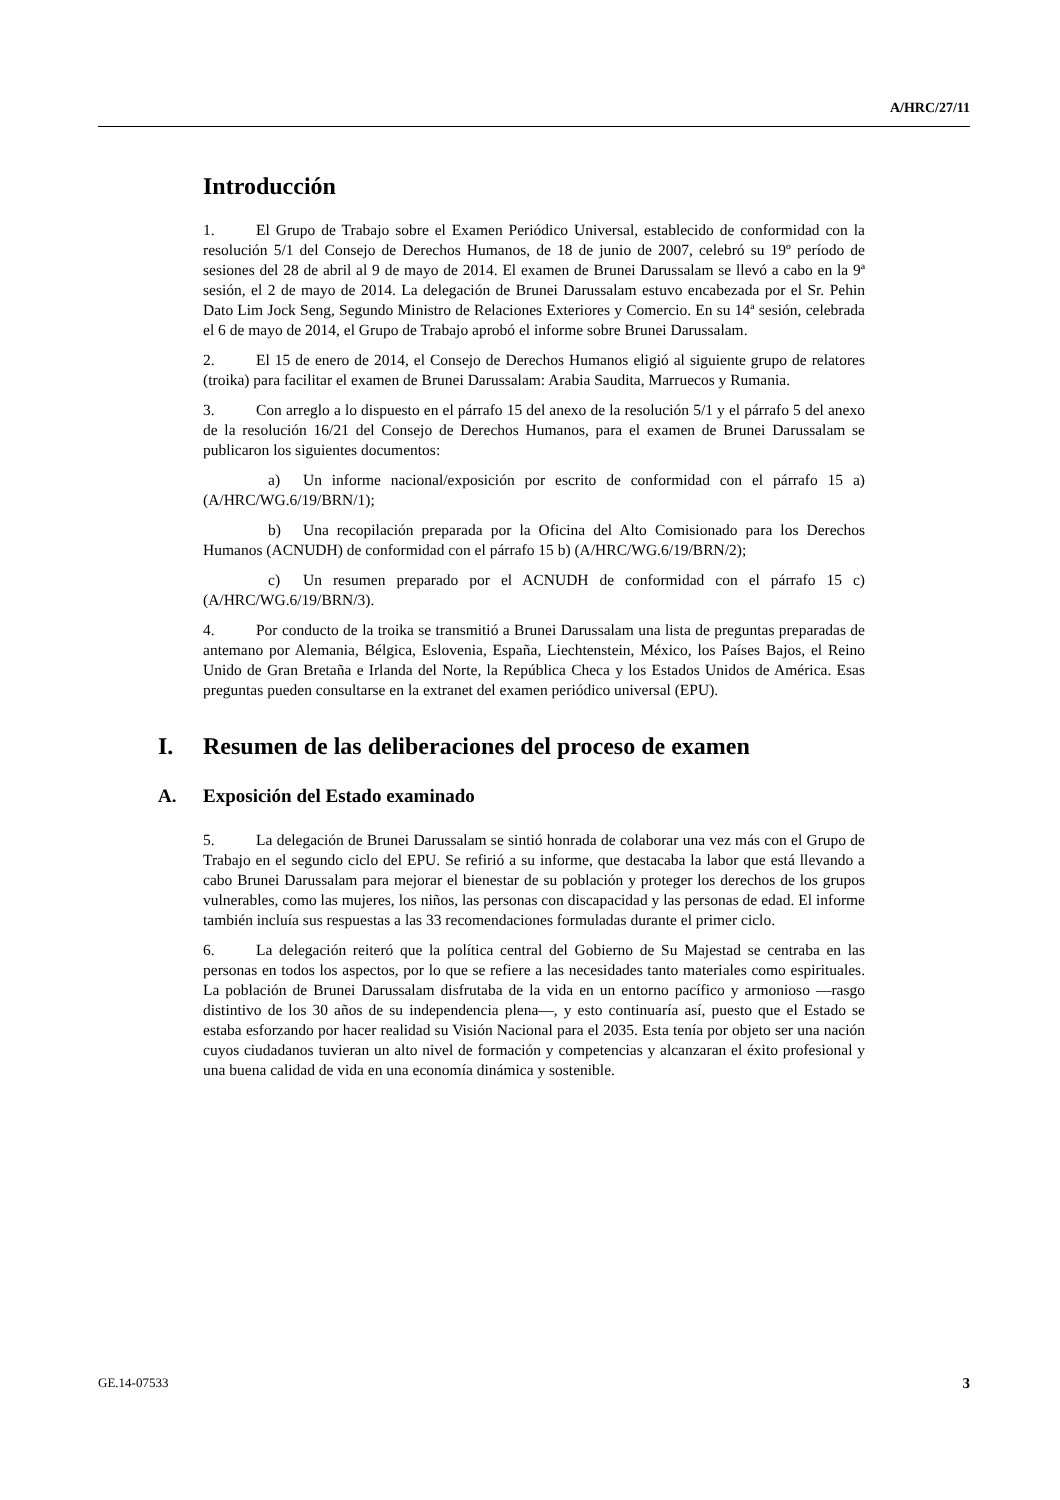A/HRC/27/11
Introducción
1. El Grupo de Trabajo sobre el Examen Periódico Universal, establecido de conformidad con la resolución 5/1 del Consejo de Derechos Humanos, de 18 de junio de 2007, celebró su 19º período de sesiones del 28 de abril al 9 de mayo de 2014. El examen de Brunei Darussalam se llevó a cabo en la 9ª sesión, el 2 de mayo de 2014. La delegación de Brunei Darussalam estuvo encabezada por el Sr. Pehin Dato Lim Jock Seng, Segundo Ministro de Relaciones Exteriores y Comercio. En su 14ª sesión, celebrada el 6 de mayo de 2014, el Grupo de Trabajo aprobó el informe sobre Brunei Darussalam.
2. El 15 de enero de 2014, el Consejo de Derechos Humanos eligió al siguiente grupo de relatores (troika) para facilitar el examen de Brunei Darussalam: Arabia Saudita, Marruecos y Rumania.
3. Con arreglo a lo dispuesto en el párrafo 15 del anexo de la resolución 5/1 y el párrafo 5 del anexo de la resolución 16/21 del Consejo de Derechos Humanos, para el examen de Brunei Darussalam se publicaron los siguientes documentos:
a) Un informe nacional/exposición por escrito de conformidad con el párrafo 15 a) (A/HRC/WG.6/19/BRN/1);
b) Una recopilación preparada por la Oficina del Alto Comisionado para los Derechos Humanos (ACNUDH) de conformidad con el párrafo 15 b) (A/HRC/WG.6/19/BRN/2);
c) Un resumen preparado por el ACNUDH de conformidad con el párrafo 15 c) (A/HRC/WG.6/19/BRN/3).
4. Por conducto de la troika se transmitió a Brunei Darussalam una lista de preguntas preparadas de antemano por Alemania, Bélgica, Eslovenia, España, Liechtenstein, México, los Países Bajos, el Reino Unido de Gran Bretaña e Irlanda del Norte, la República Checa y los Estados Unidos de América. Esas preguntas pueden consultarse en la extranet del examen periódico universal (EPU).
I. Resumen de las deliberaciones del proceso de examen
A. Exposición del Estado examinado
5. La delegación de Brunei Darussalam se sintió honrada de colaborar una vez más con el Grupo de Trabajo en el segundo ciclo del EPU. Se refirió a su informe, que destacaba la labor que está llevando a cabo Brunei Darussalam para mejorar el bienestar de su población y proteger los derechos de los grupos vulnerables, como las mujeres, los niños, las personas con discapacidad y las personas de edad. El informe también incluía sus respuestas a las 33 recomendaciones formuladas durante el primer ciclo.
6. La delegación reiteró que la política central del Gobierno de Su Majestad se centraba en las personas en todos los aspectos, por lo que se refiere a las necesidades tanto materiales como espirituales. La población de Brunei Darussalam disfrutaba de la vida en un entorno pacífico y armonioso —rasgo distintivo de los 30 años de su independencia plena—, y esto continuaría así, puesto que el Estado se estaba esforzando por hacer realidad su Visión Nacional para el 2035. Esta tenía por objeto ser una nación cuyos ciudadanos tuvieran un alto nivel de formación y competencias y alcanzaran el éxito profesional y una buena calidad de vida en una economía dinámica y sostenible.
GE.14-07533 3